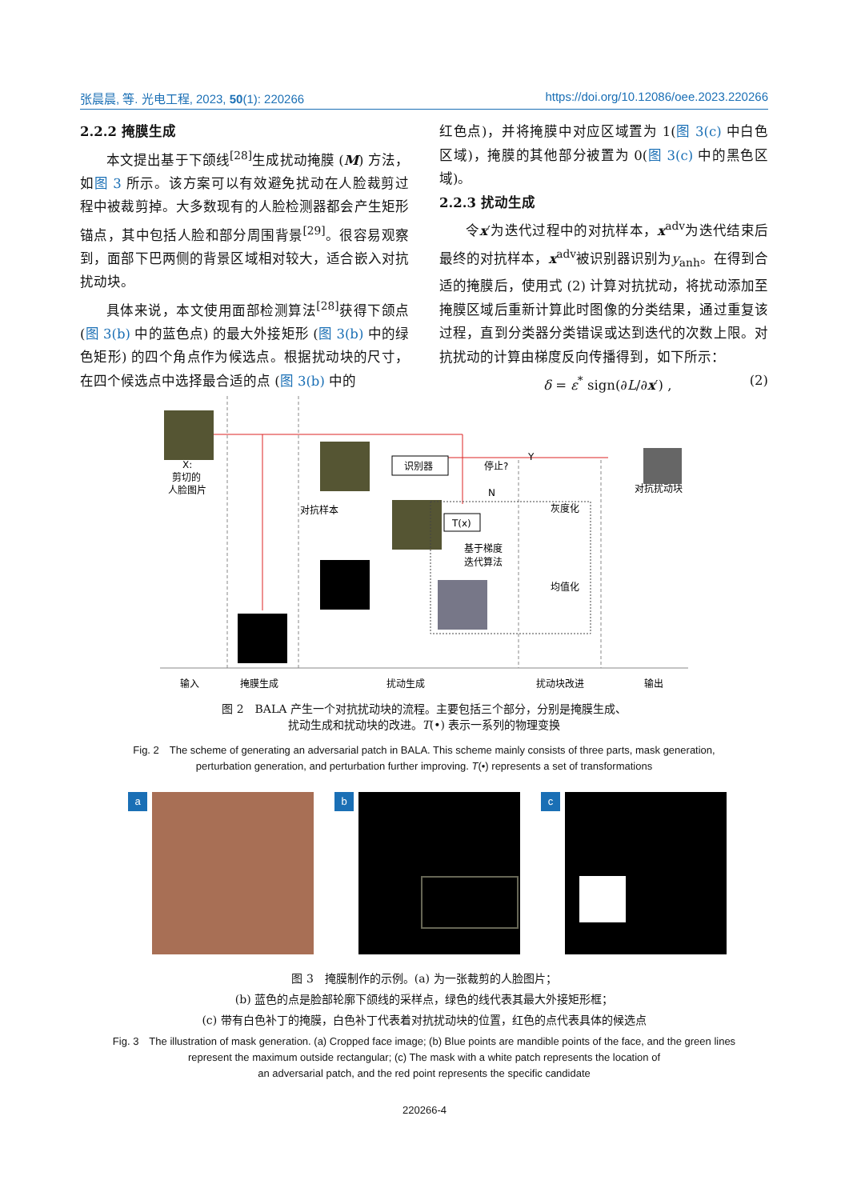张晨晨, 等. 光电工程, 2023, 50(1): 220266 https://doi.org/10.12086/oee.2023.220266
2.2.2 掩膜生成
本文提出基于下颌线<sup>[28]</sup>生成扰动掩膜 (M) 方法，如图 3 所示。该方案可以有效避免扰动在人脸裁剪过程中被裁剪掉。大多数现有的人脸检测器都会产生矩形锚点，其中包括人脸和部分周围背景<sup>[29]</sup>。很容易观察到，面部下巴两侧的背景区域相对较大，适合嵌入对抗扰动块。
具体来说，本文使用面部检测算法<sup>[28]</sup>获得下颌点 (图 3(b) 中的蓝色点) 的最大外接矩形 (图 3(b) 中的绿色矩形) 的四个角点作为候选点。根据扰动块的尺寸，在四个候选点中选择最合适的点 (图 3(b) 中的
红色点)，并将掩膜中对应区域置为 1(图 3(c) 中白色区域)，掩膜的其他部分被置为 0(图 3(c) 中的黑色区域)。
2.2.3 扰动生成
令x′为迭代过程中的对抗样本，x<sup>adv</sup>为迭代结束后最终的对抗样本，x<sup>adv</sup>被识别器识别为y<sub>anh</sub>。在得到合适的掩膜后，使用式 (2) 计算对抗扰动，将扰动添加至掩膜区域后重新计算此时图像的分类结果，通过重复该过程，直到分类器分类错误或达到迭代的次数上限。对抗扰动的计算由梯度反向传播得到，如下所示：
δ = ε<sup>*</sup> sign(∂L/∂x′) , (2)
X:
剪切的
人脸图片
识别器
停止?
Y
N
T(x)
对抗样本
基于梯度
迭代算法
灰度化
均值化
对抗扰动块
输入
掩膜生成
扰动生成
扰动块改进
输出
图 2　BALA 产生一个对抗扰动块的流程。主要包括三个部分，分别是掩膜生成、
扰动生成和扰动块的改进。T(•) 表示一系列的物理变换
Fig. 2　The scheme of generating an adversarial patch in BALA. This scheme mainly consists of three parts, mask generation,
perturbation generation, and perturbation further improving. T(•) represents a set of transformations
a b c
图 3　掩膜制作的示例。(a) 为一张裁剪的人脸图片；
(b) 蓝色的点是脸部轮廓下颌线的采样点，绿色的线代表其最大外接矩形框；
(c) 带有白色补丁的掩膜，白色补丁代表着对抗扰动块的位置，红色的点代表具体的候选点
Fig. 3　The illustration of mask generation. (a) Cropped face image; (b) Blue points are mandible points of the face, and the green lines
represent the maximum outside rectangular; (c) The mask with a white patch represents the location of
an adversarial patch, and the red point represents the specific candidate
220266-4